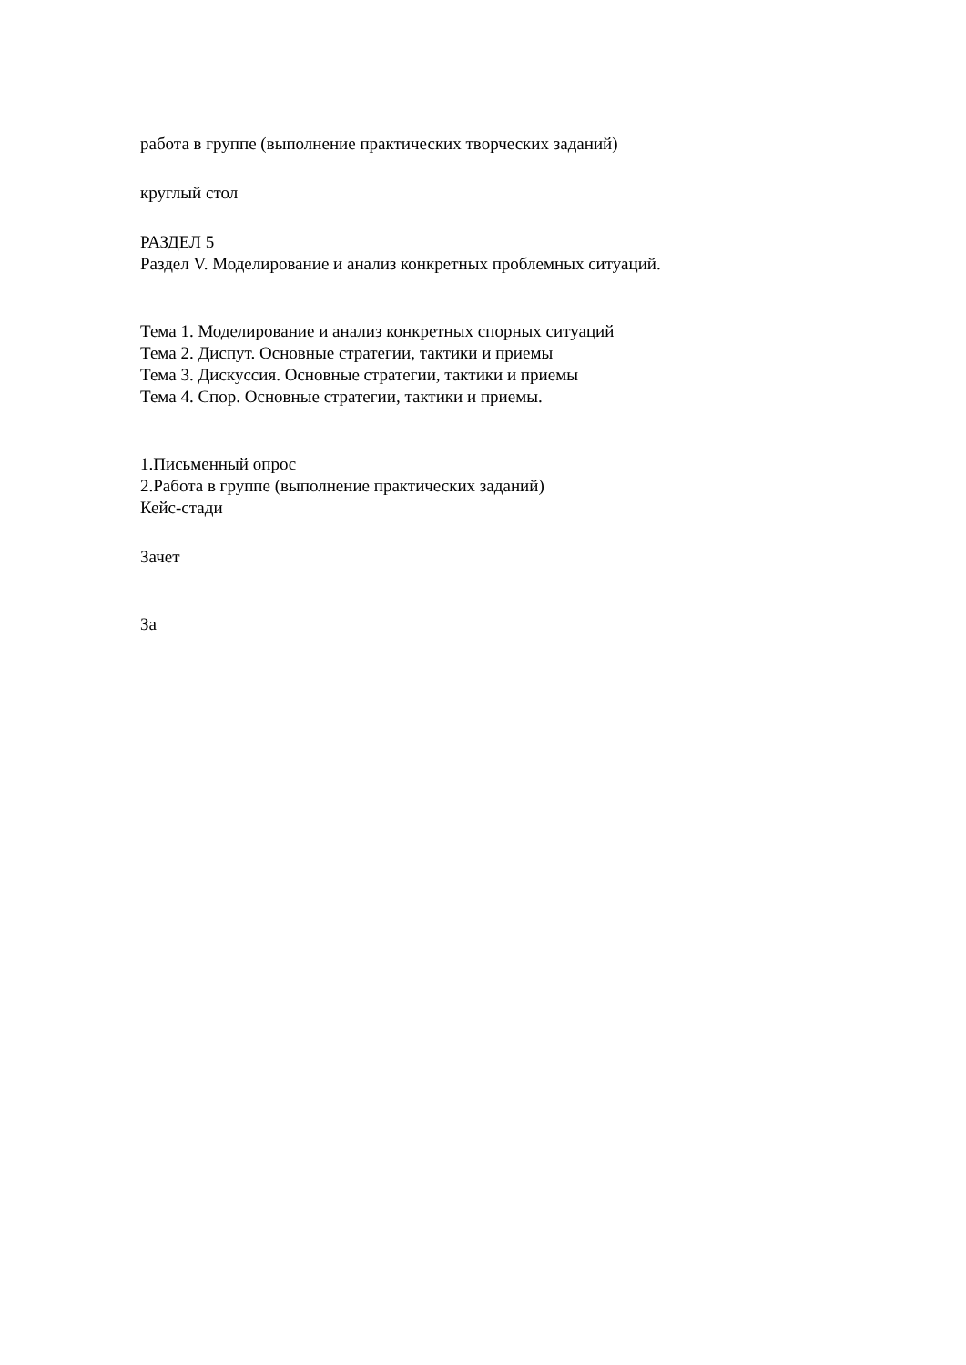работа в группе (выполнение практических творческих заданий)
круглый стол
РАЗДЕЛ 5
Раздел V. Моделирование и анализ конкретных проблемных ситуаций.
Тема 1. Моделирование и анализ конкретных спорных ситуаций
Тема 2. Диспут. Основные стратегии, тактики и приемы
Тема 3. Дискуссия. Основные стратегии, тактики и приемы
Тема 4. Спор. Основные стратегии, тактики и приемы.
1.Письменный опрос
2.Работа в группе (выполнение практических заданий)
Кейс-стади
Зачет
За